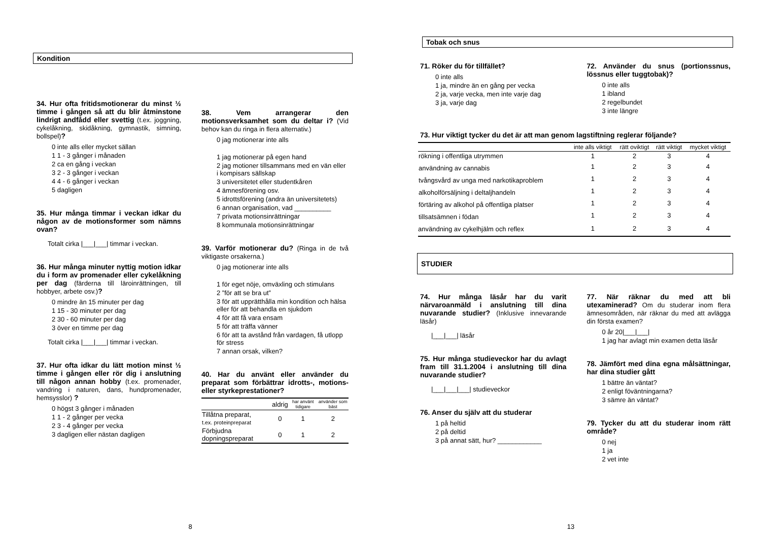Kondition
34. Hur ofta fritidsmotionerar du minst ½ timme i gången så att du blir åtminstone lindrigt andfådd eller svettig (t.ex. joggning, cykelåkning, skidåkning, gymnastik, simning, bollspel)?
0 inte alls eller mycket sällan
1 1 - 3 gånger i månaden
2 ca en gång i veckan
3 2 - 3 gånger i veckan
4 4 - 6 gånger i veckan
5 dagligen
35. Hur många timmar i veckan idkar du någon av de motionsformer som nämns ovan?
Totalt cirka |___|___| timmar i veckan.
36. Hur många minuter nyttig motion idkar du i form av promenader eller cykelåkning per dag (färderna till läroinrättningen, till hobbyer, arbete osv.)?
0 mindre än 15 minuter per dag
1 15 - 30 minuter per dag
2 30 - 60 minuter per dag
3 över en timme per dag
Totalt cirka |___|___| timmar i veckan.
37. Hur ofta idkar du lätt motion minst ½ timme i gången eller rör dig i anslutning till någon annan hobby (t.ex. promenader, vandring i naturen, dans, hundpromenader, hemsysslor) ?
0 högst 3 gånger i månaden
1 1 - 2 gånger per vecka
2 3 - 4 gånger per vecka
3 dagligen eller nästan dagligen
38. Vem arrangerar den motionsverksamhet som du deltar i? (Vid behov kan du ringa in flera alternativ.)
0 jag motionerar inte alls
1 jag motionerar på egen hand
2 jag motioner tillsammans med en vän eller i kompisars sällskap
3 universitetet eller studentkåren
4 ämnesförening osv.
5 idrottsförening (andra än universitetets)
6 annan organisation, vad __________
7 privata motionsinrättningar
8 kommunala motionsinrättningar
39. Varför motionerar du? (Ringa in de två viktigaste orsakerna.)
0 jag motionerar inte alls
1 för eget nöje, omväxling och stimulans
2 ”för att se bra ut”
3 för att upprätthålla min kondition och hälsa eller för att behandla en sjukdom
4 för att få vara ensam
5 för att träffa vänner
6 för att ta avstånd från vardagen, få utlopp för stress
7 annan orsak, vilken?
40. Har du använt eller använder du preparat som förbättrar idrotts-, motions- eller styrkeprestationer?
| | aldrig | har använt tidigare | använder som bäst |
| --- | --- | --- | --- |
| Tillåtna preparat, t.ex. proteinpreparat | 0 | 1 | 2 |
| Förbjudna dopningspreparat | 0 | 1 | 2 |
8
Tobak och snus
71. Röker du för tillfället?
0 inte alls
1 ja, mindre än en gång per vecka
2 ja, varje vecka, men inte varje dag
3 ja, varje dag
72. Använder du snus (portionssnus, lössnus eller tuggtobak)?
0 inte alls
1 ibland
2 regelbundet
3 inte längre
73. Hur viktigt tycker du det är att man genom lagstiftning reglerar följande?
| | inte alls viktigt | rätt oviktigt | rätt viktigt | mycket viktigt |
| --- | --- | --- | --- | --- |
| rökning i offentliga utrymmen | 1 | 2 | 3 | 4 |
| användning av cannabis | 1 | 2 | 3 | 4 |
| tvångsvård av unga med narkotikaproblem | 1 | 2 | 3 | 4 |
| alkoholförsäljning i deltaljhandeln | 1 | 2 | 3 | 4 |
| förtäring av alkohol på offentliga platser | 1 | 2 | 3 | 4 |
| tillsatsämnen i födan | 1 | 2 | 3 | 4 |
| användning av cykelhjälm och reflex | 1 | 2 | 3 | 4 |
STUDIER
74. Hur många läsår har du varit närvaroanmäld i anslutning till dina nuvarande studier? (Inklusive innevarande läsår)
|___|___| läsår
75. Hur många studieveckor har du avlagt fram till 31.1.2004 i anslutning till dina nuvarande studier?
|___|___|___| studieveckor
76. Anser du själv att du studerar
1 på heltid
2 på deltid
3 på annat sätt, hur? ____________
77. När räknar du med att bli utexaminerad? Om du studerar inom flera ämnesområden, när räknar du med att avlägga din första examen?
0 år 20|___|___|
1 jag har avlagt min examen detta läsår
78. Jämfört med dina egna målsättningar, har dina studier gått
1 bättre än väntat?
2 enligt föväntningarna?
3 sämre än väntat?
79. Tycker du att du studerar inom rätt område?
0 nej
1 ja
2 vet inte
13